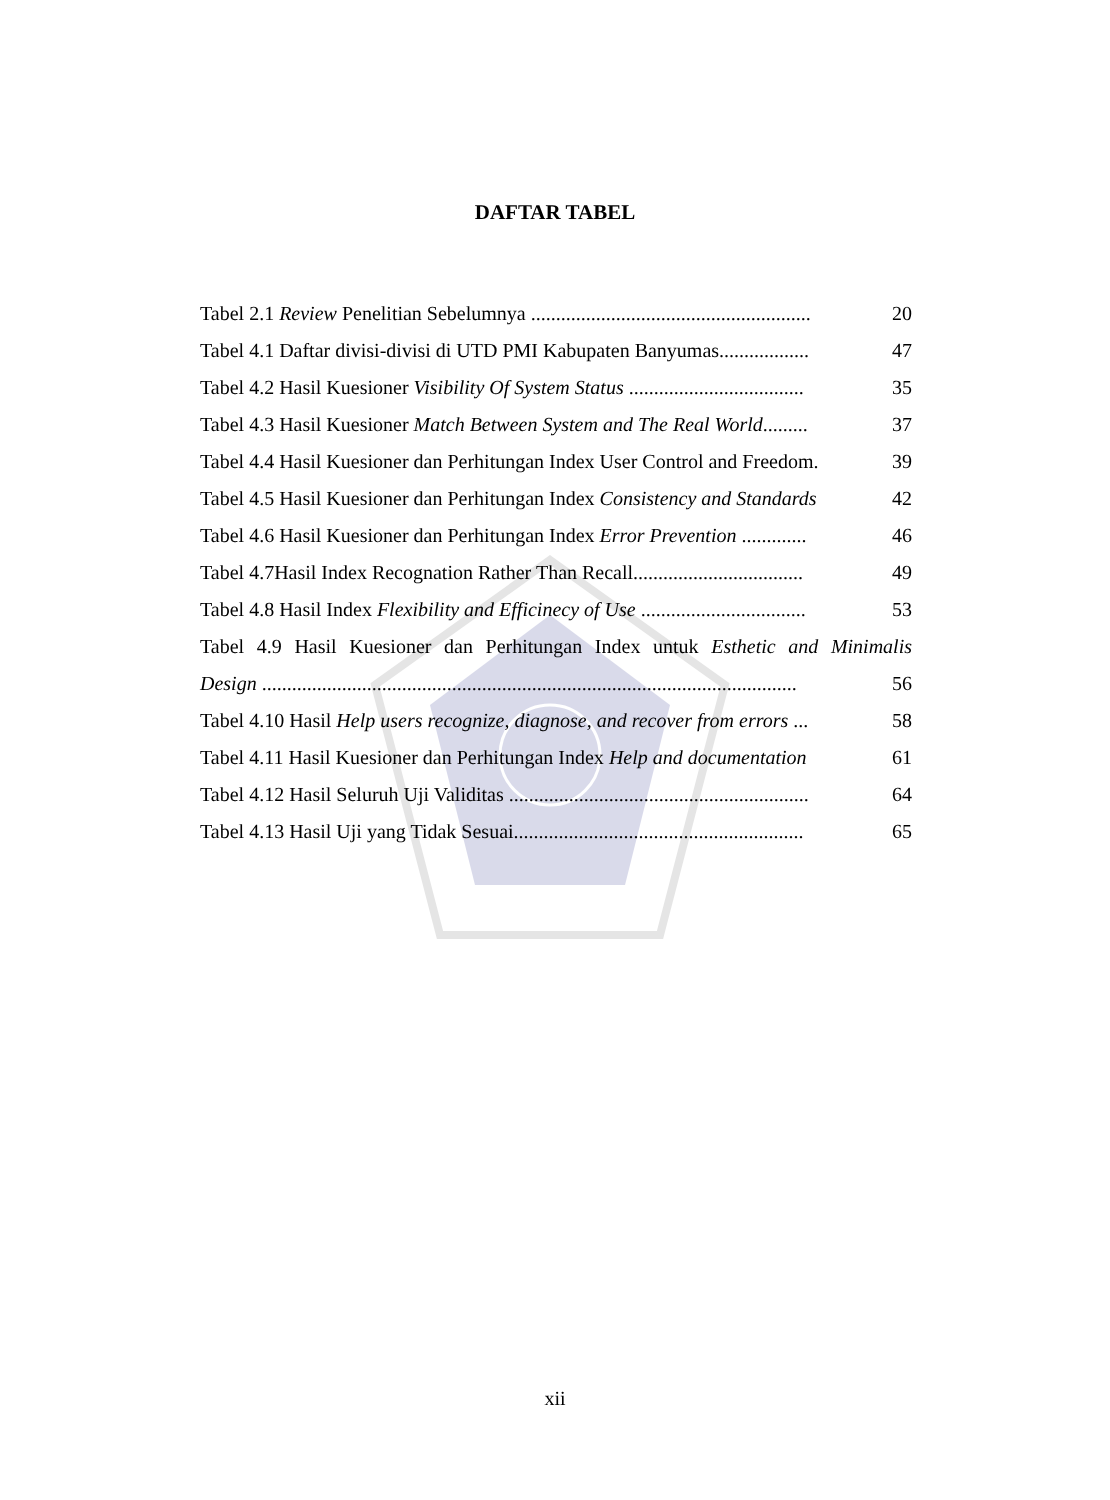DAFTAR TABEL
| Tabel 2.1 Review Penelitian Sebelumnya ........................................................ | 20 |
| Tabel 4.1 Daftar divisi-divisi di UTD PMI Kabupaten Banyumas.................. | 47 |
| Tabel 4.2 Hasil Kuesioner Visibility Of System Status ................................... | 35 |
| Tabel 4.3 Hasil Kuesioner Match Between System and The Real World ......... | 37 |
| Tabel 4.4 Hasil Kuesioner dan Perhitungan Index User Control and Freedom. | 39 |
| Tabel 4.5 Hasil Kuesioner dan Perhitungan Index Consistency and Standards | 42 |
| Tabel 4.6 Hasil Kuesioner dan Perhitungan Index Error Prevention ............. | 46 |
| Tabel 4.7Hasil Index Recognation Rather Than Recall.................................. | 49 |
| Tabel 4.8 Hasil Index Flexibility and Efficinecy of Use ................................. | 53 |
| Tabel 4.9 Hasil Kuesioner dan Perhitungan Index untuk Esthetic and Minimalis | |
| Design ........................................................................................................... | 56 |
| Tabel 4.10 Hasil Help users recognize, diagnose, and recover from errors ... | 58 |
| Tabel 4.11 Hasil Kuesioner dan Perhitungan Index Help and documentation | 61 |
| Tabel 4.12 Hasil Seluruh Uji Validitas ............................................................ | 64 |
| Tabel 4.13 Hasil Uji yang Tidak Sesuai.......................................................... | 65 |
xii